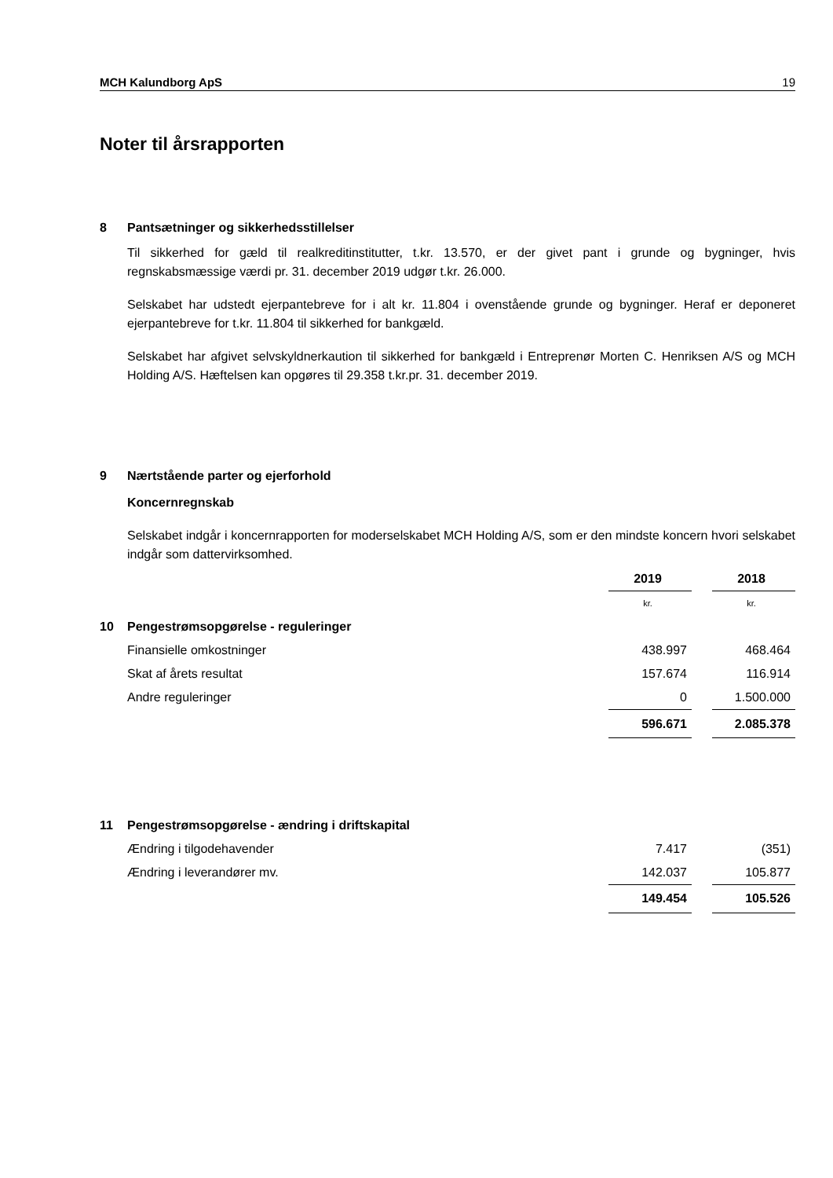MCH Kalundborg ApS 19
Noter til årsrapporten
8 Pantsætninger og sikkerhedsstillelser
Til sikkerhed for gæld til realkreditinstitutter, t.kr. 13.570, er der givet pant i grunde og bygninger, hvis regnskabsmæssige værdi pr. 31. december 2019 udgør t.kr. 26.000.
Selskabet har udstedt ejerpantebreve for i alt kr. 11.804 i ovenstående grunde og bygninger. Heraf er deponeret ejerpantebreve for t.kr. 11.804 til sikkerhed for bankgæld.
Selskabet har afgivet selvskyldnerkaution til sikkerhed for bankgæld i Entreprenør Morten C. Henriksen A/S og MCH Holding A/S. Hæftelsen kan opgøres til 29.358 t.kr.pr. 31. december 2019.
9 Nærtstående parter og ejerforhold
Koncernregnskab
Selskabet indgår i koncernrapporten for moderselskabet MCH Holding A/S, som er den mindste koncern hvori selskabet indgår som dattervirksomhed.
| | 2019 | | 2018 |
| | kr. | | kr. |
| 10 Pengestrømsopgørelse - reguleringer | | | |
| Finansielle omkostninger | 438.997 | | 468.464 |
| Skat af årets resultat | 157.674 | | 116.914 |
| Andre reguleringer | 0 | | 1.500.000 |
| | 596.671 | | 2.085.378 |
| 11 Pengestrømsopgørelse - ændring i driftskapital | | | |
| Ændring i tilgodehavender | 7.417 | | (351) |
| Ændring i leverandører mv. | 142.037 | | 105.877 |
| | 149.454 | | 105.526 |